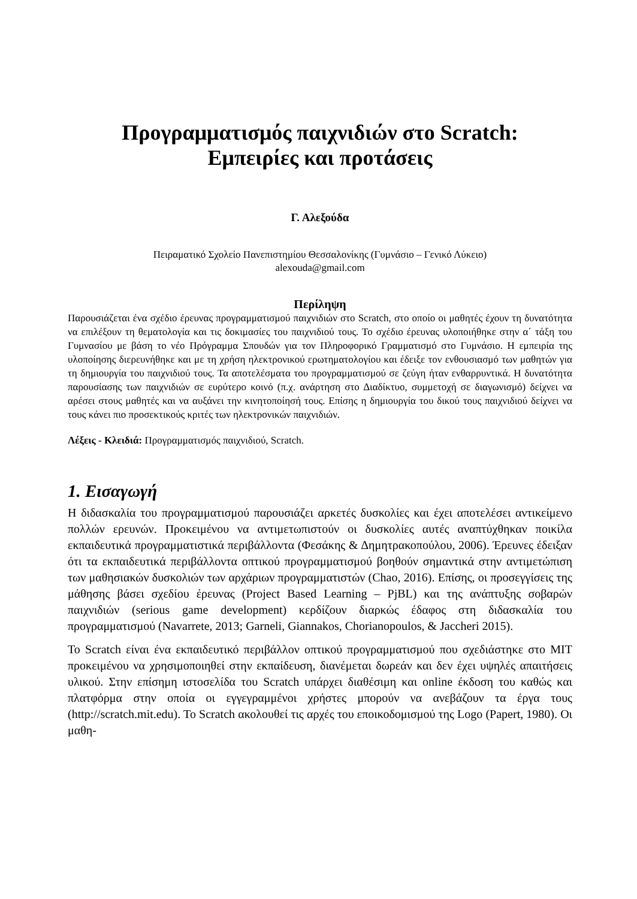Προγραμματισμός παιχνιδιών στο Scratch:
Εμπειρίες και προτάσεις
Γ. Αλεξούδα
Πειραματικό Σχολείο Πανεπιστημίου Θεσσαλονίκης (Γυμνάσιο – Γενικό Λύκειο)
alexouda@gmail.com
Περίληψη
Παρουσιάζεται ένα σχέδιο έρευνας προγραμματισμού παιχνιδιών στο Scratch, στο οποίο οι μαθητές έχουν τη δυνατότητα να επιλέξουν τη θεματολογία και τις δοκιμασίες του παιχνιδιού τους. Το σχέδιο έρευνας υλοποιήθηκε στην α΄ τάξη του Γυμνασίου με βάση το νέο Πρόγραμμα Σπουδών για τον Πληροφορικό Γραμματισμό στο Γυμνάσιο. Η εμπειρία της υλοποίησης διερευνήθηκε και με τη χρήση ηλεκτρονικού ερωτηματολογίου και έδειξε τον ενθουσιασμό των μαθητών για τη δημιουργία του παιχνιδιού τους. Τα αποτελέσματα του προγραμματισμού σε ζεύγη ήταν ενθαρρυντικά. Η δυνατότητα παρουσίασης των παιχνιδιών σε ευρύτερο κοινό (π.χ. ανάρτηση στο Διαδίκτυο, συμμετοχή σε διαγωνισμό) δείχνει να αρέσει στους μαθητές και να αυξάνει την κινητοποίησή τους. Επίσης η δημιουργία του δικού τους παιχνιδιού δείχνει να τους κάνει πιο προσεκτικούς κριτές των ηλεκτρονικών παιχνιδιών.
Λέξεις - Κλειδιά: Προγραμματισμός παιχνιδιού, Scratch.
1. Εισαγωγή
Η διδασκαλία του προγραμματισμού παρουσιάζει αρκετές δυσκολίες και έχει αποτελέσει αντικείμενο πολλών ερευνών. Προκειμένου να αντιμετωπιστούν οι δυσκολίες αυτές αναπτύχθηκαν ποικίλα εκπαιδευτικά προγραμματιστικά περιβάλλοντα (Φεσάκης & Δημητρακοπούλου, 2006). Έρευνες έδειξαν ότι τα εκπαιδευτικά περιβάλλοντα οπτικού προγραμματισμού βοηθούν σημαντικά στην αντιμετώπιση των μαθησιακών δυσκολιών των αρχάριων προγραμματιστών (Chao, 2016). Επίσης, οι προσεγγίσεις της μάθησης βάσει σχεδίου έρευνας (Project Based Learning – PjBL) και της ανάπτυξης σοβαρών παιχνιδιών (serious game development) κερδίζουν διαρκώς έδαφος στη διδασκαλία του προγραμματισμού (Navarrete, 2013; Garneli, Giannakos, Chorianopoulos, & Jaccheri 2015).
Το Scratch είναι ένα εκπαιδευτικό περιβάλλον οπτικού προγραμματισμού που σχεδιάστηκε στο MIT προκειμένου να χρησιμοποιηθεί στην εκπαίδευση, διανέμεται δωρεάν και δεν έχει υψηλές απαιτήσεις υλικού. Στην επίσημη ιστοσελίδα του Scratch υπάρχει διαθέσιμη και online έκδοση του καθώς και πλατφόρμα στην οποία οι εγγεγραμμένοι χρήστες μπορούν να ανεβάζουν τα έργα τους (http://scratch.mit.edu). Το Scratch ακολουθεί τις αρχές του εποικοδομισμού της Logo (Papert, 1980). Οι μαθη-